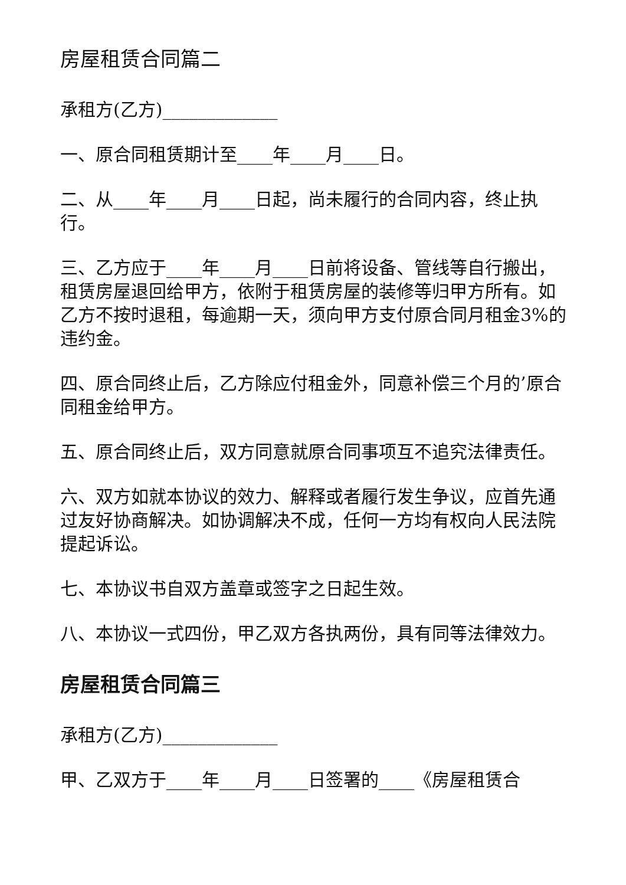房屋租赁合同篇二
承租方(乙方)_____________
一、原合同租赁期计至____年____月____日。
二、从____年____月____日起，尚未履行的合同内容，终止执行。
三、乙方应于____年____月____日前将设备、管线等自行搬出，租赁房屋退回给甲方，依附于租赁房屋的装修等归甲方所有。如乙方不按时退租，每逾期一天，须向甲方支付原合同月租金3%的违约金。
四、原合同终止后，乙方除应付租金外，同意补偿三个月的’原合同租金给甲方。
五、原合同终止后，双方同意就原合同事项互不追究法律责任。
六、双方如就本协议的效力、解释或者履行发生争议，应首先通过友好协商解决。如协调解决不成，任何一方均有权向人民法院提起诉讼。
七、本协议书自双方盖章或签字之日起生效。
八、本协议一式四份，甲乙双方各执两份，具有同等法律效力。
房屋租赁合同篇三
承租方(乙方)_____________
甲、乙双方于____年____月____日签署的____《房屋租赁合